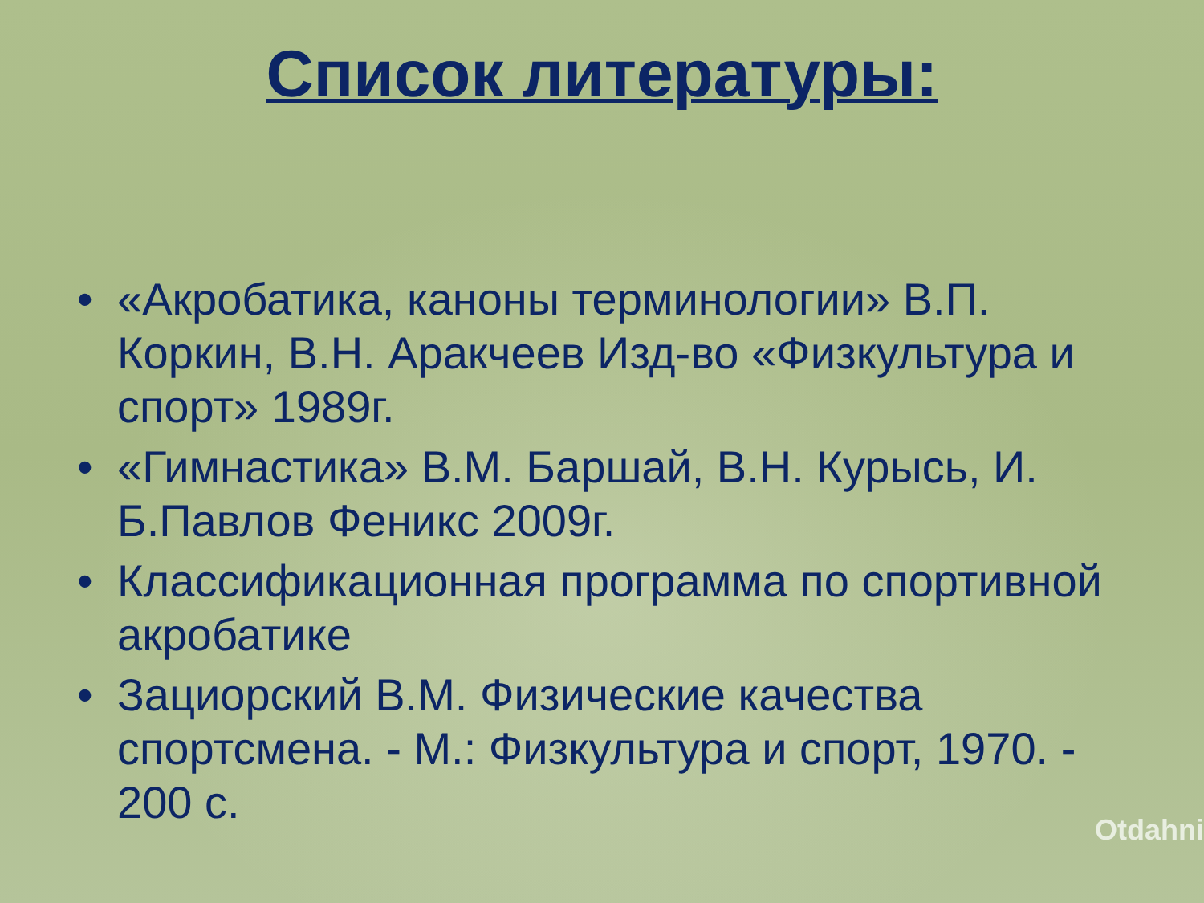Список литературы:
• «Акробатика, каноны терминологии» В.П. Коркин, В.Н. Аракчеев Изд-во «Физкультура и спорт» 1989г.
• «Гимнастика» В.М. Баршай, В.Н. Курысь, И. Б.Павлов Феникс 2009г.
• Классификационная программа по спортивной акробатике
• Зациорский В.М. Физические качества спортсмена. - М.: Физкультура и спорт, 1970. - 200 с.
Otdahni